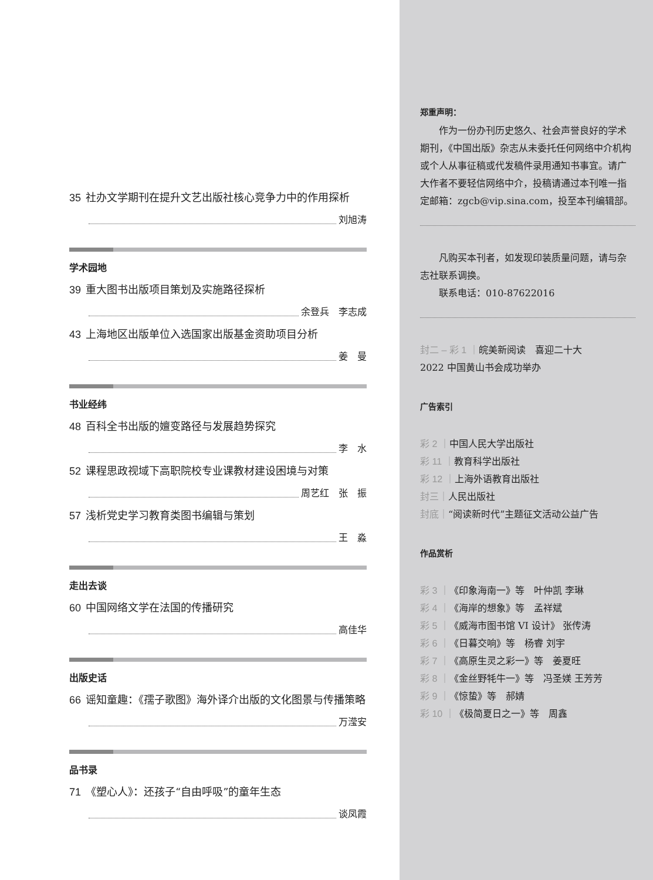35 社办文学期刊在提升文艺出版社核心竞争力中的作用探析
刘旭涛
学术园地
39 重大图书出版项目策划及实施路径探析
余登兵　李志成
43 上海地区出版单位入选国家出版基金资助项目分析
姜　曼
书业经纬
48 百科全书出版的嬗变路径与发展趋势探究
李　水
52 课程思政视域下高职院校专业课教材建设困境与对策
周艺红　张　振
57 浅析党史学习教育类图书编辑与策划
王　淼
走出去谈
60 中国网络文学在法国的传播研究
高佳华
出版史话
66 谣知童趣：《孺子歌图》海外译介出版的文化图景与传播策略
万滢安
品书录
71 《塑心人》：还孩子“自由呼吸”的童年生态
谈凤霞
郑重声明：
　　作为一份办刊历史悠久、社会声誉良好的学术期刊，《中国出版》杂志从未委托任何网络中介机构或个人从事征稿或代发稿件录用通知书事宜。请广大作者不要轻信网络中介，投稿请通过本刊唯一指定邮箱：zgcb@vip.sina.com，投至本刊编辑部。
　　凡购买本刊者，如发现印装质量问题，请与杂志社联系调换。
　　联系电话：010-87622016
封二 – 彩 1 ｜皖美新阅读　喜迎二十大
2022 中国黄山书会成功举办
广告索引
彩 2 ｜中国人民大学出版社
彩 11 ｜教育科学出版社
彩 12 ｜上海外语教育出版社
封三｜人民出版社
封底｜“阅读新时代”主题征文活动公益广告
作品赏析
彩 3 ｜《印象海南一》等　叶仲凯 李琳
彩 4 ｜《海岸的想象》等　孟祥斌
彩 5 ｜《威海市图书馆 VI 设计》 张传涛
彩 6 ｜《日暮交响》等　杨睿 刘宇
彩 7 ｜《高原生灵之彩一》等　姜夏旺
彩 8 ｜《金丝野牦牛一》等　冯圣媄 王芳芳
彩 9 ｜《惊蛰》等　郝婧
彩 10 ｜《极简夏日之一》等　周鑫